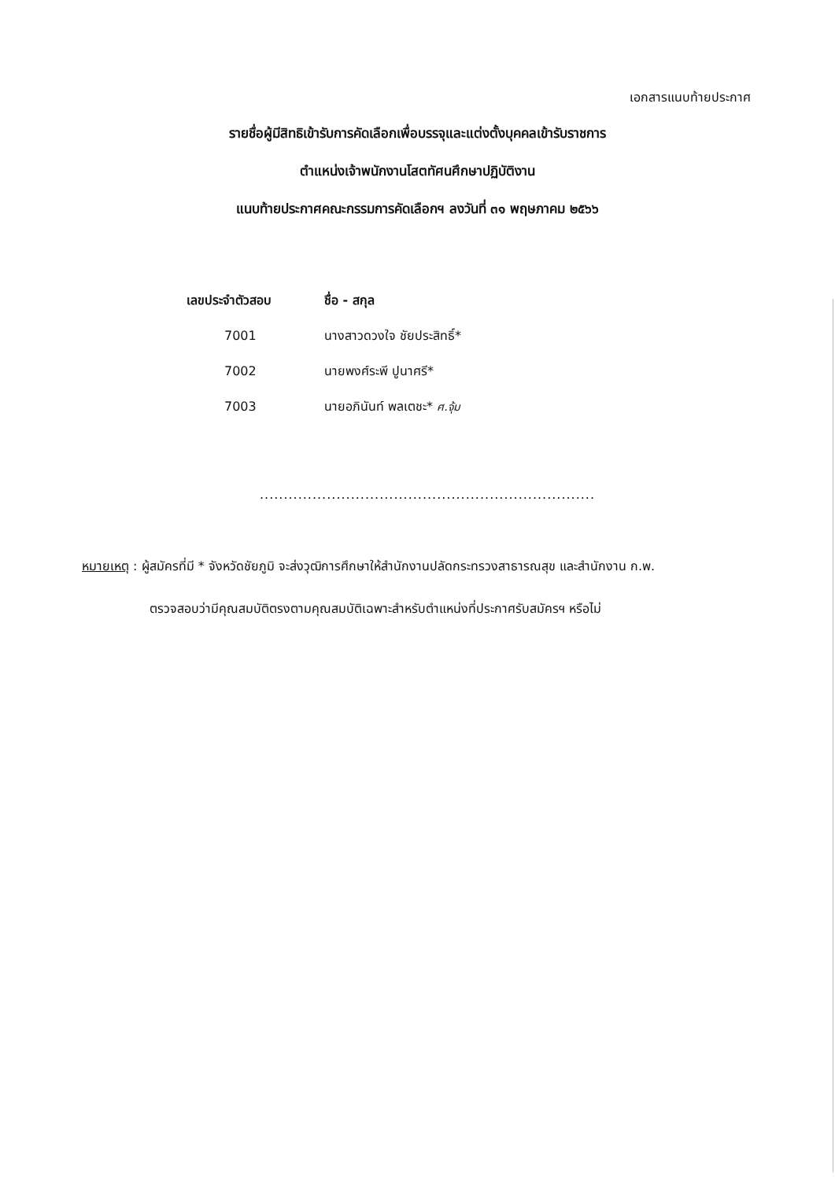เอกสารแนบท้ายประกาศ
รายชื่อผู้มีสิทธิเข้ารับการคัดเลือกเพื่อบรรจุและแต่งตั้งบุคคลเข้ารับราชการ
ตำแหน่งเจ้าพนักงานโสตทัศนศึกษาปฏิบัติงาน
แนบท้ายประกาศคณะกรรมการคัดเลือกฯ ลงวันที่ ๓๑ พฤษภาคม ๒๕๖๖
| เลขประจำตัวสอบ | ชื่อ - สกุล |
| --- | --- |
| 7001 | นางสาวดวงใจ ชัยประสิทธิ์* |
| 7002 | นายพงศ์ระพี ปูนาศรี* |
| 7003 | นายอภินันท์ พลเตชะ* ศ.จุ้ม |
......................................................................
หมายเหตุ : ผู้สมัครที่มี * จังหวัดชัยภูมิ จะส่งวุฒิการศึกษาให้สำนักงานปลัดกระทรวงสาธารณสุข และสำนักงาน ก.พ.
ตรวจสอบว่ามีคุณสมบัติตรงตามคุณสมบัติเฉพาะสำหรับตำแหน่งที่ประกาศรับสมัครฯ หรือไม่